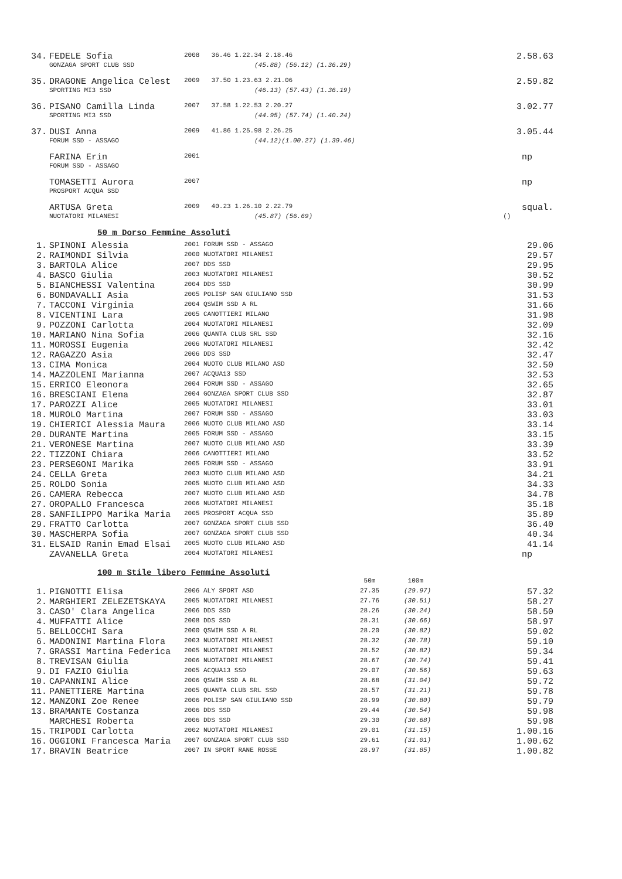| 34. | FEDELE Sofia | 2008 | 36.46 1.22.34 2.18.46 | 2.58.63 |
| | GONZAGA SPORT CLUB SSD | | (45.88) (56.12) (1.36.29) | |
| 35. | DRAGONE Angelica Celest | 2009 | 37.50 1.23.63 2.21.06 | 2.59.82 |
| | SPORTING MI3 SSD | | (46.13) (57.43) (1.36.19) | |
| 36. | PISANO Camilla Linda | 2007 | 37.58 1.22.53 2.20.27 | 3.02.77 |
| | SPORTING MI3 SSD | | (44.95) (57.74) (1.40.24) | |
| 37. | DUSI Anna | 2009 | 41.86 1.25.98 2.26.25 | 3.05.44 |
| | FORUM SSD - ASSAGO | | (44.12)(1.00.27) (1.39.46) | |
| | FARINA Erin | 2001 | | np |
| | FORUM SSD - ASSAGO | | | |
| | TOMASETTI Aurora | 2007 | | np |
| | PROSPORT ACQUA SSD | | | |
| | ARTUSA Greta | 2009 | 40.23 1.26.10 2.22.79 | squal. |
| | NUOTATORI MILANESI | | (45.87) (56.69) | () |
50 m Dorso Femmine Assoluti
| 1. | SPINONI Alessia | 2001 FORUM SSD - ASSAGO | 29.06 |
| 2. | RAIMONDI Silvia | 2000 NUOTATORI MILANESI | 29.57 |
| 3. | BARTOLA Alice | 2007 DDS SSD | 29.95 |
| 4. | BASCO Giulia | 2003 NUOTATORI MILANESI | 30.52 |
| 5. | BIANCHESSI Valentina | 2004 DDS SSD | 30.99 |
| 6. | BONDAVALLI Asia | 2005 POLISP SAN GIULIANO SSD | 31.53 |
| 7. | TACCONI Virginia | 2004 QSWIM SSD A RL | 31.66 |
| 8. | VICENTINI Lara | 2005 CANOTTIERI MILANO | 31.98 |
| 9. | POZZONI Carlotta | 2004 NUOTATORI MILANESI | 32.09 |
| 10. | MARIANO Nina Sofia | 2006 QUANTA CLUB SRL SSD | 32.16 |
| 11. | MOROSSI Eugenia | 2006 NUOTATORI MILANESI | 32.42 |
| 12. | RAGAZZO Asia | 2006 DDS SSD | 32.47 |
| 13. | CIMA Monica | 2004 NUOTO CLUB MILANO ASD | 32.50 |
| 14. | MAZZOLENI Marianna | 2007 ACQUA13 SSD | 32.53 |
| 15. | ERRICO Eleonora | 2004 FORUM SSD - ASSAGO | 32.65 |
| 16. | BRESCIANI Elena | 2004 GONZAGA SPORT CLUB SSD | 32.87 |
| 17. | PAROZZI Alice | 2005 NUOTATORI MILANESI | 33.01 |
| 18. | MUROLO Martina | 2007 FORUM SSD - ASSAGO | 33.03 |
| 19. | CHIERICI Alessia Maura | 2006 NUOTO CLUB MILANO ASD | 33.14 |
| 20. | DURANTE Martina | 2005 FORUM SSD - ASSAGO | 33.15 |
| 21. | VERONESE Martina | 2007 NUOTO CLUB MILANO ASD | 33.39 |
| 22. | TIZZONI Chiara | 2006 CANOTTIERI MILANO | 33.52 |
| 23. | PERSEGONI Marika | 2005 FORUM SSD - ASSAGO | 33.91 |
| 24. | CELLA Greta | 2003 NUOTO CLUB MILANO ASD | 34.21 |
| 25. | ROLDO Sonia | 2005 NUOTO CLUB MILANO ASD | 34.33 |
| 26. | CAMERA Rebecca | 2007 NUOTO CLUB MILANO ASD | 34.78 |
| 27. | OROPALLO Francesca | 2006 NUOTATORI MILANESI | 35.18 |
| 28. | SANFILIPPO Marika Maria | 2005 PROSPORT ACQUA SSD | 35.89 |
| 29. | FRATTO Carlotta | 2007 GONZAGA SPORT CLUB SSD | 36.40 |
| 30. | MASCHERPA Sofia | 2007 GONZAGA SPORT CLUB SSD | 40.34 |
| 31. | ELSAID Ranin Emad Elsai | 2005 NUOTO CLUB MILANO ASD | 41.14 |
| | ZAVANELLA Greta | 2004 NUOTATORI MILANESI | np |
100 m Stile libero Femmine Assoluti
| | | | 50m | 100m | |
| 1. | PIGNOTTI Elisa | 2006 ALY SPORT ASD | 27.35 | (29.97) | 57.32 |
| 2. | MARGHIERI ZELEZETSKAYA | 2005 NUOTATORI MILANESI | 27.76 | (30.51) | 58.27 |
| 3. | CASO' Clara Angelica | 2006 DDS SSD | 28.26 | (30.24) | 58.50 |
| 4. | MUFFATTI Alice | 2008 DDS SSD | 28.31 | (30.66) | 58.97 |
| 5. | BELLOCCHI Sara | 2000 QSWIM SSD A RL | 28.20 | (30.82) | 59.02 |
| 6. | MADONINI Martina Flora | 2003 NUOTATORI MILANESI | 28.32 | (30.78) | 59.10 |
| 7. | GRASSI Martina Federica | 2005 NUOTATORI MILANESI | 28.52 | (30.82) | 59.34 |
| 8. | TREVISAN Giulia | 2006 NUOTATORI MILANESI | 28.67 | (30.74) | 59.41 |
| 9. | DI FAZIO Giulia | 2005 ACQUA13 SSD | 29.07 | (30.56) | 59.63 |
| 10. | CAPANNINI Alice | 2006 QSWIM SSD A RL | 28.68 | (31.04) | 59.72 |
| 11. | PANETTIERE Martina | 2005 QUANTA CLUB SRL SSD | 28.57 | (31.21) | 59.78 |
| 12. | MANZONI Zoe Renee | 2006 POLISP SAN GIULIANO SSD | 28.99 | (30.80) | 59.79 |
| 13. | BRAMANTE Costanza | 2006 DDS SSD | 29.44 | (30.54) | 59.98 |
| | MARCHESI Roberta | 2006 DDS SSD | 29.30 | (30.68) | 59.98 |
| 15. | TRIPODI Carlotta | 2002 NUOTATORI MILANESI | 29.01 | (31.15) | 1.00.16 |
| 16. | OGGIONI Francesca Maria | 2007 GONZAGA SPORT CLUB SSD | 29.61 | (31.01) | 1.00.62 |
| 17. | BRAVIN Beatrice | 2007 IN SPORT RANE ROSSE | 28.97 | (31.85) | 1.00.82 |